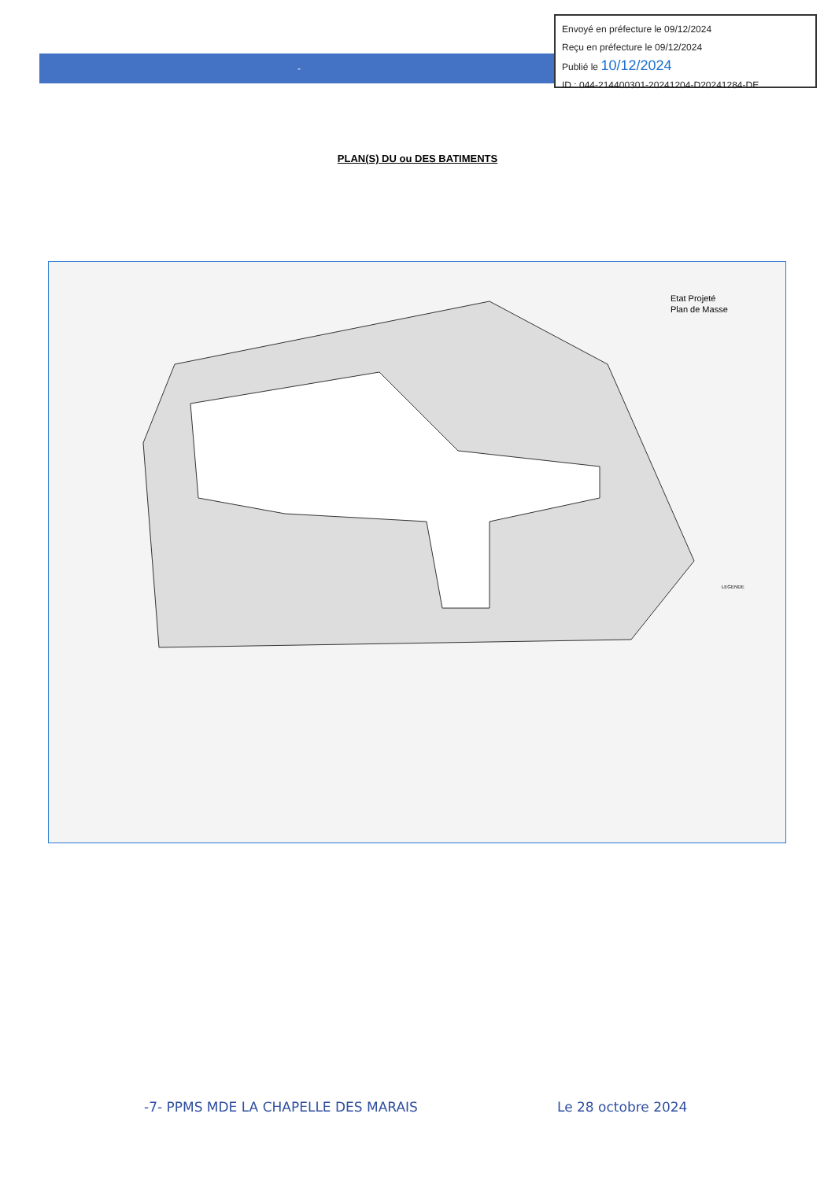-
Envoyé en préfecture le 09/12/2024
Reçu en préfecture le 09/12/2024
Publié le 10/12/2024
ID : 044-214400301-20241204-D20241284-DE
PLAN(S) DU ou DES BATIMENTS
Etat Projeté
Plan de Masse
LEGENDE
-7- PPMS MDE LA CHAPELLE DES MARAIS
Le 28 octobre 2024